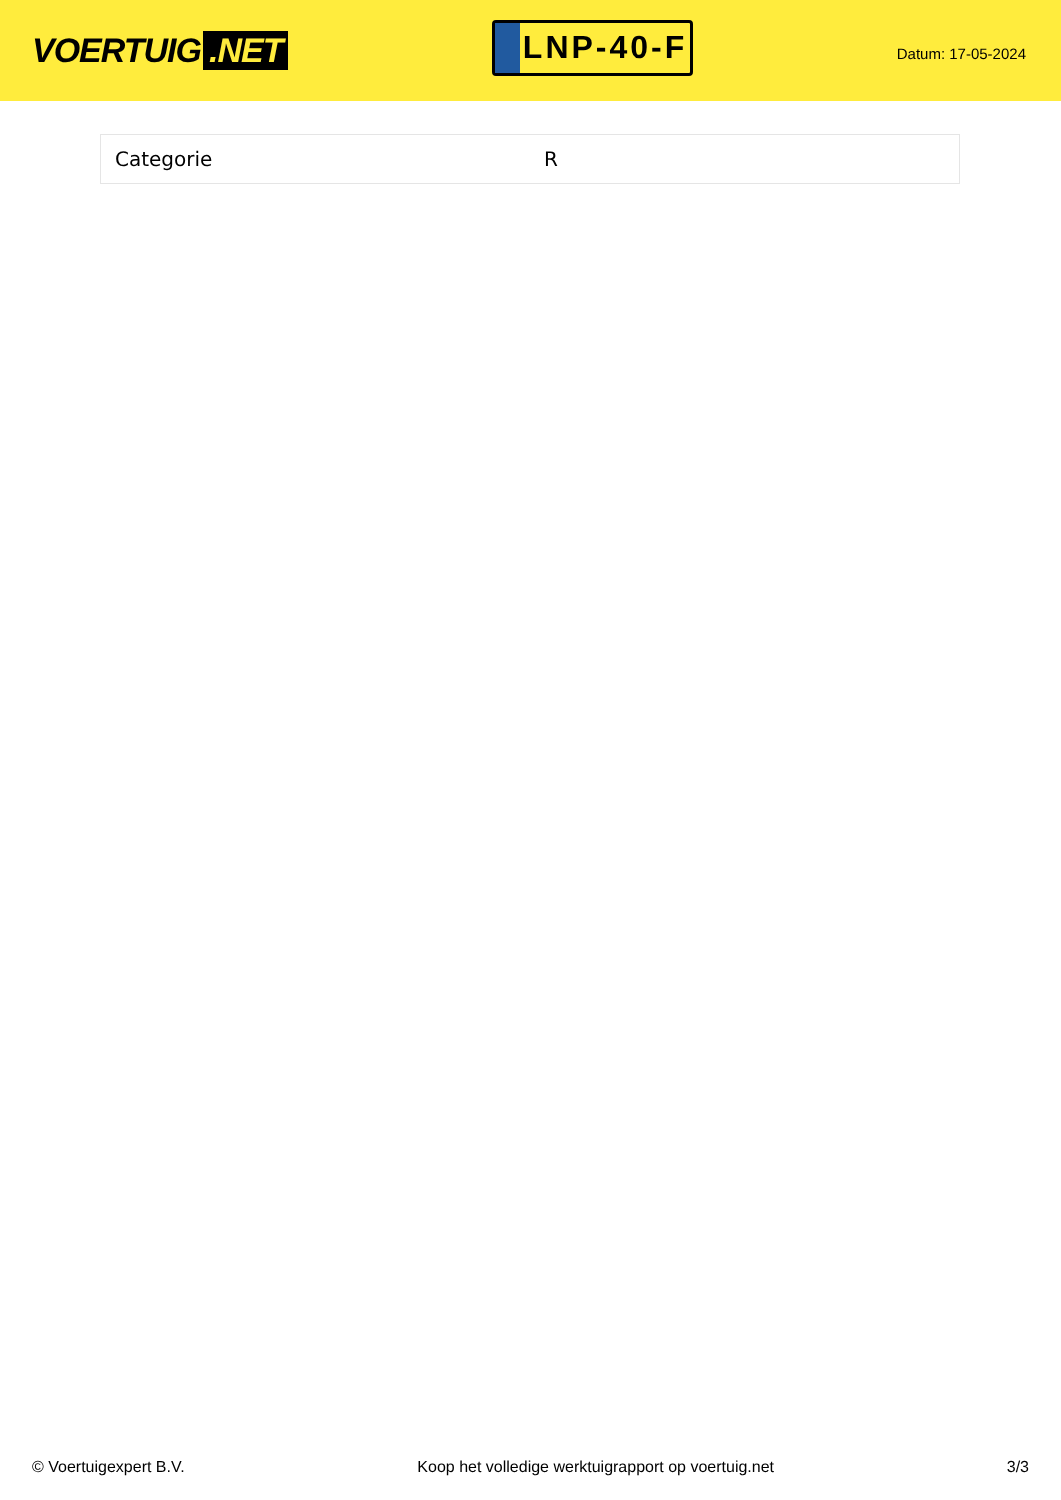VOERTUIG.NET
LNP-40-F
Datum: 17-05-2024
| Categorie | R |
© Voertuigexpert B.V. Koop het volledige werktuigrapport op voertuig.net 3/3